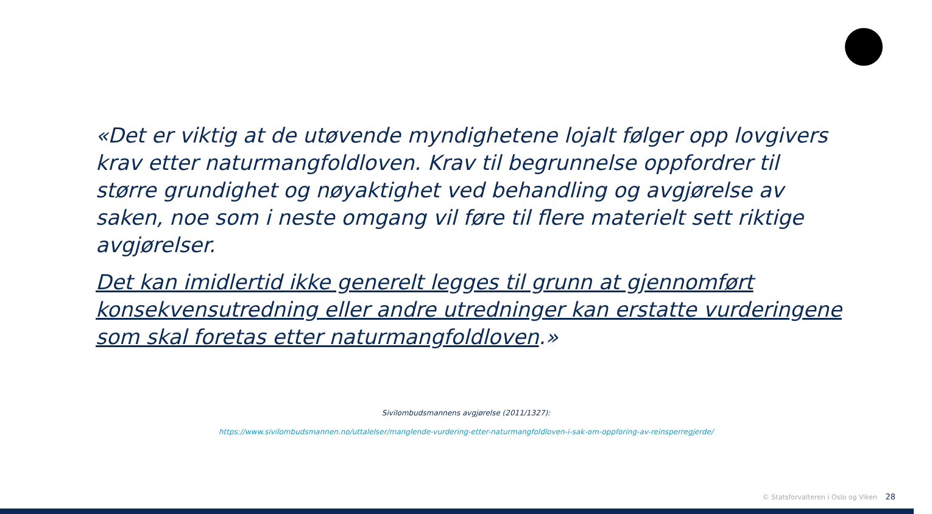«Det er viktig at de utøvende myndighetene lojalt følger opp lovgivers krav etter naturmangfoldloven. Krav til begrunnelse oppfordrer til større grundighet og nøyaktighet ved behandling og avgjørelse av saken, noe som i neste omgang vil føre til flere materielt sett riktige avgjørelser.
Det kan imidlertid ikke generelt legges til grunn at gjennomført konsekvensutredning eller andre utredninger kan erstatte vurderingene som skal foretas etter naturmangfoldloven.»
Sivilombudsmannens avgjørelse (2011/1327):
https://www.sivilombudsmannen.no/uttalelser/manglende-vurdering-etter-naturmangfoldloven-i-sak-om-oppforing-av-reinsperregjerde/
© Statsforvalteren i Oslo og Viken 28